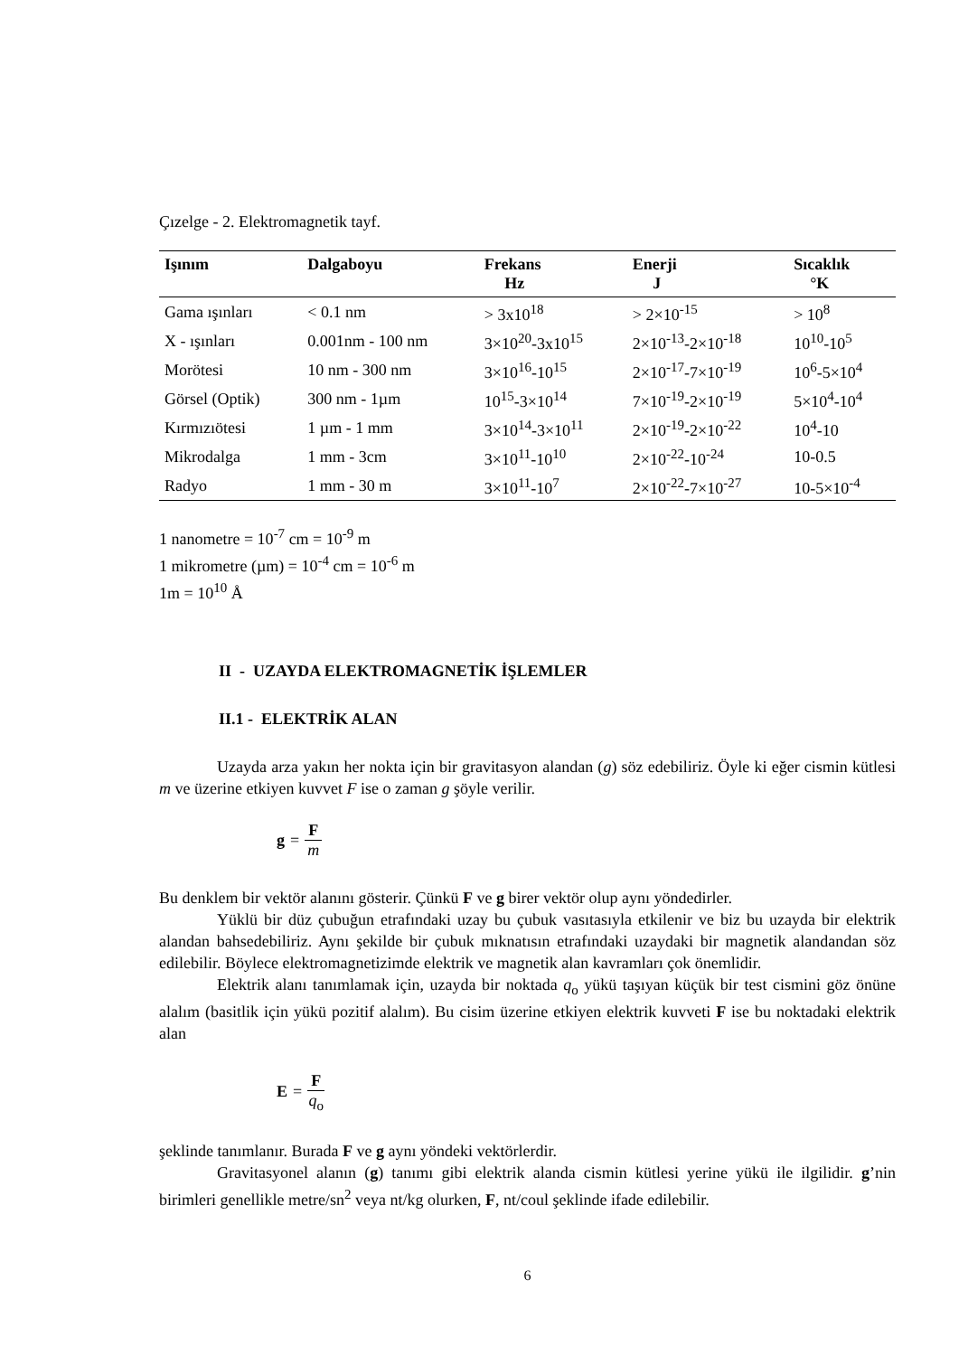Çızelge - 2. Elektromagnetik tayf.
| Işınım | Dalgaboyu | Frekans Hz | Enerji J | Sıcaklık °K |
| --- | --- | --- | --- | --- |
| Gama ışınları | < 0.1 nm | > 3x10<sup>18</sup> | > 2×10<sup>-15</sup> | > 10<sup>8</sup> |
| X - ışınları | 0.001nm - 100 nm | 3×10<sup>20</sup>-3x10<sup>15</sup> | 2×10<sup>-13</sup>-2×10<sup>-18</sup> | 10<sup>10</sup>-10<sup>5</sup> |
| Morötesi | 10 nm - 300 nm | 3×10<sup>16</sup>-10<sup>15</sup> | 2×10<sup>-17</sup>-7×10<sup>-19</sup> | 10<sup>6</sup>-5×10<sup>4</sup> |
| Görsel (Optik) | 300 nm - 1µm | 10<sup>15</sup>-3×10<sup>14</sup> | 7×10<sup>-19</sup>-2×10<sup>-19</sup> | 5×10<sup>4</sup>-10<sup>4</sup> |
| Kırmızıötesi | 1 µm - 1 mm | 3×10<sup>14</sup>-3×10<sup>11</sup> | 2×10<sup>-19</sup>-2×10<sup>-22</sup> | 10<sup>4</sup>-10 |
| Mikrodalga | 1 mm - 3cm | 3×10<sup>11</sup>-10<sup>10</sup> | 2×10<sup>-22</sup>-10<sup>-24</sup> | 10-0.5 |
| Radyo | 1 mm - 30 m | 3×10<sup>11</sup>-10<sup>7</sup> | 2×10<sup>-22</sup>-7×10<sup>-27</sup> | 10-5×10<sup>-4</sup> |
1 nanometre = 10<sup>-7</sup> cm = 10<sup>-9</sup> m
1 mikrometre (µm) = 10<sup>-4</sup> cm = 10<sup>-6</sup> m
1m = 10<sup>10</sup> Å
II - UZAYDA ELEKTROMAGNETİK İŞLEMLER
II.1 - ELEKTRİK ALAN
Uzayda arza yakın her nokta için bir gravitasyon alandan (g) söz edebiliriz. Öyle ki eğer cismin kütlesi m ve üzerine etkiyen kuvvet F ise o zaman g şöyle verilir.
g = F m
Bu denklem bir vektör alanını gösterir. Çünkü F ve g birer vektör olup aynı yöndedirler.
Yüklü bir düz çubuğun etrafındaki uzay bu çubuk vasıtasıyla etkilenir ve biz bu uzayda bir elektrik alandan bahsedebiliriz. Aynı şekilde bir çubuk mıknatısın etrafındaki uzaydaki bir magnetik alandandan söz edilebilir. Böylece elektromagnetizimde elektrik ve magnetik alan kavramları çok önemlidir.
Elektrik alanı tanımlamak için, uzayda bir noktada q<sub>o</sub> yükü taşıyan küçük bir test cismini göz önüne alalım (basitlik için yükü pozitif alalım). Bu cisim üzerine etkiyen elektrik kuvveti F ise bu noktadaki elektrik alan
E = F q<sub>o</sub>
şeklinde tanımlanır. Burada F ve g aynı yöndeki vektörlerdir.
Gravitasyonel alanın (g) tanımı gibi elektrik alanda cismin kütlesi yerine yükü ile ilgilidir. g’nin birimleri genellikle metre/sn<sup>2</sup> veya nt/kg olurken, F, nt/coul şeklinde ifade edilebilir.
6